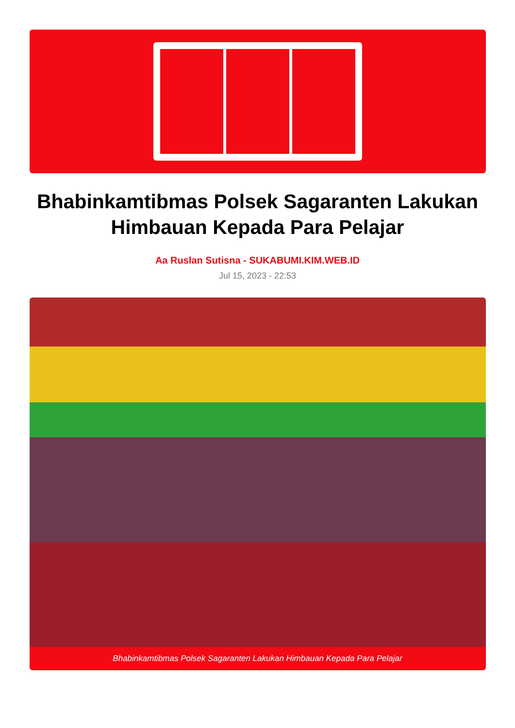Bhabinkamtibmas Polsek Sagaranten Lakukan Himbauan Kepada Para Pelajar
Aa Ruslan Sutisna - SUKABUMI.KIM.WEB.ID
Jul 15, 2023 - 22:53
Bhabinkamtibmas Polsek Sagaranten Lakukan Himbauan Kepada Para Pelajar